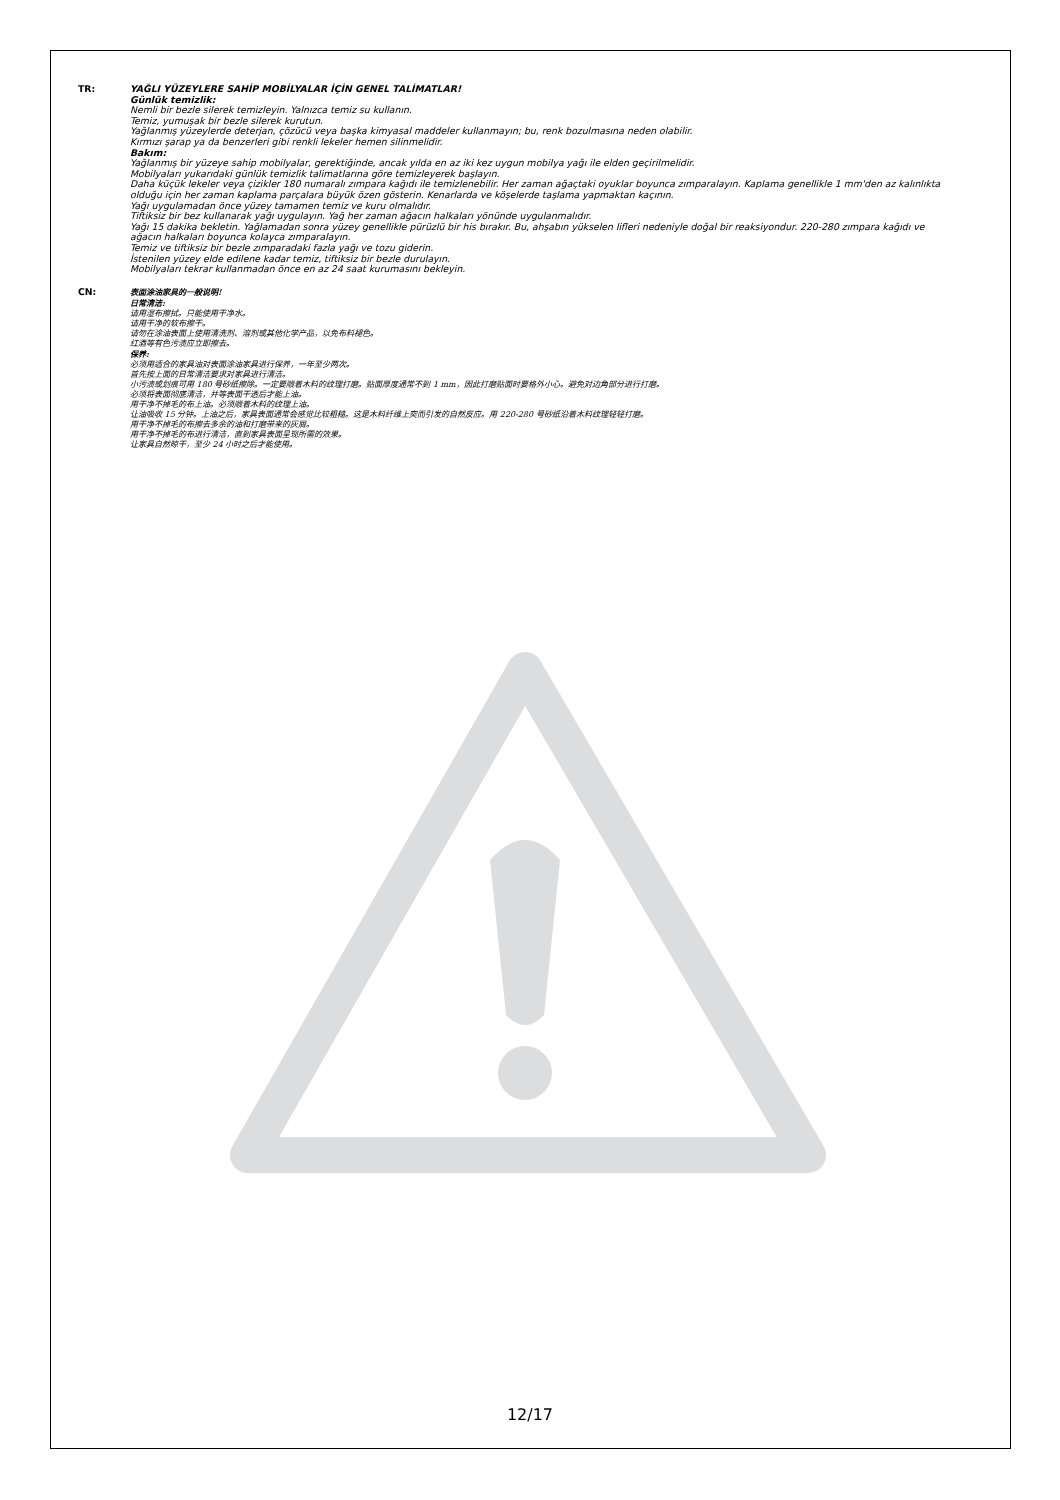TR: YAĞLI YÜZEYLERE SAHİP MOBİLYALAR İÇİN GENEL TALİMATLAR!
Günlük temizlik:
Nemli bir bezle silerek temizleyin. Yalnızca temiz su kullanın.
Temiz, yumuşak bir bezle silerek kurutun.
Yağlanmış yüzeylerde deterjan, çözücü veya başka kimyasal maddeler kullanmayın; bu, renk bozulmasına neden olabilir.
Kırmızı şarap ya da benzerleri gibi renkli lekeler hemen silinmelidir.
Bakım:
Yağlanmış bir yüzeye sahip mobilyalar, gerektiğinde, ancak yılda en az iki kez uygun mobilya yağı ile elden geçirilmelidir.
Mobilyaları yukarıdaki günlük temizlik talimatlarına göre temizleyerek başlayın.
Daha küçük lekeler veya çizikler 180 numaralı zımpara kağıdı ile temizlenebilir. Her zaman ağaçtaki oyuklar boyunca zımparalayın. Kaplama genellikle 1 mm'den az kalınlıkta olduğu için her zaman kaplama parçalara büyük özen gösterin. Kenarlarda ve köşelerde taşlama yapmaktan kaçının.
Yağı uygulamadan önce yüzey tamamen temiz ve kuru olmalıdır.
Tiftiksiz bir bez kullanarak yağı uygulayın. Yağ her zaman ağacın halkaları yönünde uygulanmalıdır.
Yağı 15 dakika bekletin. Yağlamadan sonra yüzey genellikle pürüzlü bir his bırakır. Bu, ahşabın yükselen lifleri nedeniyle doğal bir reaksiyondur. 220-280 zımpara kağıdı ve ağacın halkaları boyunca kolayca zımparalayın.
Temiz ve tiftiksiz bir bezle zımparadaki fazla yağı ve tozu giderin.
İstenilen yüzey elde edilene kadar temiz, tiftiksiz bir bezle durulayın.
Mobilyaları tekrar kullanmadan önce en az 24 saat kurumasını bekleyin.
CN:
表面涂油家具的一般说明!
日常清洁:
请用湿布擦拭。只能使用干净水。
请用干净的软布擦干。
请勿在涂油表面上使用清洗剂、溶剂或其他化学产品，以免布料褪色。
红酒等有色污渍应立即擦去。
保养:
必须用适合的家具油对表面涂油家具进行保养，一年至少两次。
首先按上面的日常清洁要求对家具进行清洁。
小污渍或划痕可用 180 号砂纸擦除。一定要顺着木料的纹理打磨。贴面厚度通常不到 1 mm，因此打磨贴面时要格外小心。避免对边角部分进行打磨。
必须将表面彻底清洁，并等表面干透后才能上油。
用干净不掉毛的布上油。必须顺着木料的纹理上油。
让油吸收 15 分钟。上油之后，家具表面通常会感觉比较粗糙。这是木料纤维上突而引发的自然反应。用 220-280 号砂纸沿着木料纹理轻轻打磨。
用干净不掉毛的布擦去多余的油和打磨带来的灰屑。
用干净不掉毛的布进行清洁，直到家具表面呈现所需的效果。
让家具自然晾干，至少 24 小时之后才能使用。
12/17